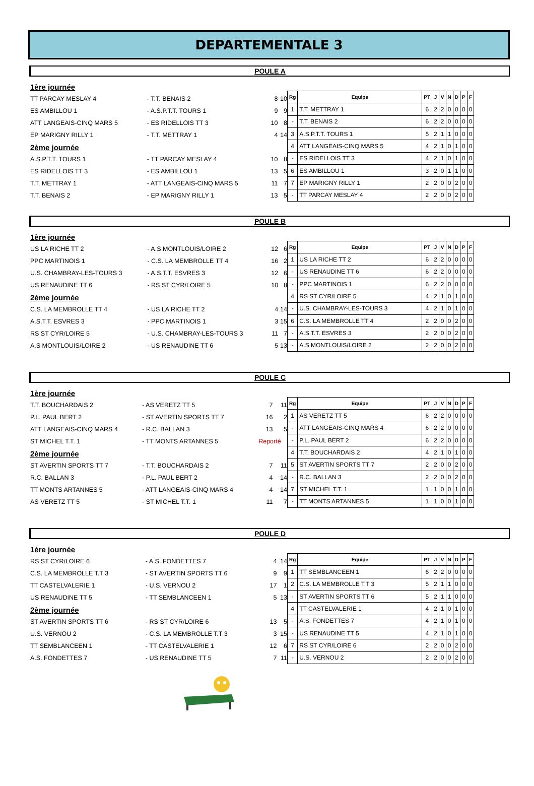DEPARTEMENTALE 3
POULE A
| 1ère journée | | | |
| TT PARCAY MESLAY 4 | - T.T. BENAIS 2 | 8 | 10 |
| ES AMBILLOU 1 | - A.S.P.T.T. TOURS 1 | 9 | 9 |
| ATT LANGEAIS-CINQ MARS 5 | - ES RIDELLOIS TT 3 | 10 | 8 |
| EP MARIGNY RILLY 1 | - T.T. METTRAY 1 | 4 | 14 |
| 2ème journée | | | |
| A.S.P.T.T. TOURS 1 | - TT PARCAY MESLAY 4 | 10 | 8 |
| ES RIDELLOIS TT 3 | - ES AMBILLOU 1 | 13 | 5 |
| T.T. METTRAY 1 | - ATT LANGEAIS-CINQ MARS 5 | 11 | 7 |
| T.T. BENAIS 2 | - EP MARIGNY RILLY 1 | 13 | 5 |
| Rg | Equipe | PT | J | V | N | D | P | F |
| --- | --- | --- | --- | --- | --- | --- | --- | --- |
| 1 | T.T. METTRAY 1 | 6 | 2 | 2 | 0 | 0 | 0 | 0 |
| - | T.T. BENAIS 2 | 6 | 2 | 2 | 0 | 0 | 0 | 0 |
| 3 | A.S.P.T.T. TOURS 1 | 5 | 2 | 1 | 1 | 0 | 0 | 0 |
| 4 | ATT LANGEAIS-CINQ MARS 5 | 4 | 2 | 1 | 0 | 1 | 0 | 0 |
| - | ES RIDELLOIS TT 3 | 4 | 2 | 1 | 0 | 1 | 0 | 0 |
| 6 | ES AMBILLOU 1 | 3 | 2 | 0 | 1 | 1 | 0 | 0 |
| 7 | EP MARIGNY RILLY 1 | 2 | 2 | 0 | 0 | 2 | 0 | 0 |
| - | TT PARCAY MESLAY 4 | 2 | 2 | 0 | 0 | 2 | 0 | 0 |
POULE B
| 1ère journée | | | |
| US LA RICHE TT 2 | - A.S MONTLOUIS/LOIRE 2 | 12 | 6 |
| PPC MARTINOIS 1 | - C.S. LA MEMBROLLE TT 4 | 16 | 2 |
| U.S. CHAMBRAY-LES-TOURS 3 | - A.S.T.T. ESVRES 3 | 12 | 6 |
| US RENAUDINE TT 6 | - RS ST CYR/LOIRE 5 | 10 | 8 |
| 2ème journée | | | |
| C.S. LA MEMBROLLE TT 4 | - US LA RICHE TT 2 | 4 | 14 |
| A.S.T.T. ESVRES 3 | - PPC MARTINOIS 1 | 3 | 15 |
| RS ST CYR/LOIRE 5 | - U.S. CHAMBRAY-LES-TOURS 3 | 11 | 7 |
| A.S MONTLOUIS/LOIRE 2 | - US RENAUDINE TT 6 | 5 | 13 |
| Rg | Equipe | PT | J | V | N | D | P | F |
| --- | --- | --- | --- | --- | --- | --- | --- | --- |
| 1 | US LA RICHE TT 2 | 6 | 2 | 2 | 0 | 0 | 0 | 0 |
| - | US RENAUDINE TT 6 | 6 | 2 | 2 | 0 | 0 | 0 | 0 |
| - | PPC MARTINOIS 1 | 6 | 2 | 2 | 0 | 0 | 0 | 0 |
| 4 | RS ST CYR/LOIRE 5 | 4 | 2 | 1 | 0 | 1 | 0 | 0 |
| - | U.S. CHAMBRAY-LES-TOURS 3 | 4 | 2 | 1 | 0 | 1 | 0 | 0 |
| 6 | C.S. LA MEMBROLLE TT 4 | 2 | 2 | 0 | 0 | 2 | 0 | 0 |
| - | A.S.T.T. ESVRES 3 | 2 | 2 | 0 | 0 | 2 | 0 | 0 |
| - | A.S MONTLOUIS/LOIRE 2 | 2 | 2 | 0 | 0 | 2 | 0 | 0 |
POULE C
| 1ère journée | | | |
| T.T. BOUCHARDAIS 2 | - AS VERETZ TT 5 | 7 | 11 |
| P.L. PAUL BERT 2 | - ST AVERTIN SPORTS TT 7 | 16 | 2 |
| ATT LANGEAIS-CINQ MARS 4 | - R.C. BALLAN 3 | 13 | 5 |
| ST MICHEL T.T. 1 | - TT MONTS ARTANNES 5 | Reporté | |
| 2ème journée | | | |
| ST AVERTIN SPORTS TT 7 | - T.T. BOUCHARDAIS 2 | 7 | 11 |
| R.C. BALLAN 3 | - P.L. PAUL BERT 2 | 4 | 14 |
| TT MONTS ARTANNES 5 | - ATT LANGEAIS-CINQ MARS 4 | 4 | 14 |
| AS VERETZ TT 5 | - ST MICHEL T.T. 1 | 11 | 7 |
| Rg | Equipe | PT | J | V | N | D | P | F |
| --- | --- | --- | --- | --- | --- | --- | --- | --- |
| 1 | AS VERETZ TT 5 | 6 | 2 | 2 | 0 | 0 | 0 | 0 |
| - | ATT LANGEAIS-CINQ MARS 4 | 6 | 2 | 2 | 0 | 0 | 0 | 0 |
| - | P.L. PAUL BERT 2 | 6 | 2 | 2 | 0 | 0 | 0 | 0 |
| 4 | T.T. BOUCHARDAIS 2 | 4 | 2 | 1 | 0 | 1 | 0 | 0 |
| 5 | ST AVERTIN SPORTS TT 7 | 2 | 2 | 0 | 0 | 2 | 0 | 0 |
| - | R.C. BALLAN 3 | 2 | 2 | 0 | 0 | 2 | 0 | 0 |
| 7 | ST MICHEL T.T. 1 | 1 | 1 | 0 | 0 | 1 | 0 | 0 |
| - | TT MONTS ARTANNES 5 | 1 | 1 | 0 | 0 | 1 | 0 | 0 |
POULE D
| 1ère journée | | | |
| RS ST CYR/LOIRE 6 | - A.S. FONDETTES 7 | 4 | 14 |
| C.S. LA MEMBROLLE T.T 3 | - ST AVERTIN SPORTS TT 6 | 9 | 9 |
| TT CASTELVALERIE 1 | - U.S. VERNOU 2 | 17 | 1 |
| US RENAUDINE TT 5 | - TT SEMBLANCEEN 1 | 5 | 13 |
| 2ème journée | | | |
| ST AVERTIN SPORTS TT 6 | - RS ST CYR/LOIRE 6 | 13 | 5 |
| U.S. VERNOU 2 | - C.S. LA MEMBROLLE T.T 3 | 3 | 15 |
| TT SEMBLANCEEN 1 | - TT CASTELVALERIE 1 | 12 | 6 |
| A.S. FONDETTES 7 | - US RENAUDINE TT 5 | 7 | 11 |
| Rg | Equipe | PT | J | V | N | D | P | F |
| --- | --- | --- | --- | --- | --- | --- | --- | --- |
| 1 | TT SEMBLANCEEN 1 | 6 | 2 | 2 | 0 | 0 | 0 | 0 |
| 2 | C.S. LA MEMBROLLE T.T 3 | 5 | 2 | 1 | 1 | 0 | 0 | 0 |
| - | ST AVERTIN SPORTS TT 6 | 5 | 2 | 1 | 1 | 0 | 0 | 0 |
| 4 | TT CASTELVALERIE 1 | 4 | 2 | 1 | 0 | 1 | 0 | 0 |
| - | A.S. FONDETTES 7 | 4 | 2 | 1 | 0 | 1 | 0 | 0 |
| - | US RENAUDINE TT 5 | 4 | 2 | 1 | 0 | 1 | 0 | 0 |
| 7 | RS ST CYR/LOIRE 6 | 2 | 2 | 0 | 0 | 2 | 0 | 0 |
| - | U.S. VERNOU 2 | 2 | 2 | 0 | 0 | 2 | 0 | 0 |